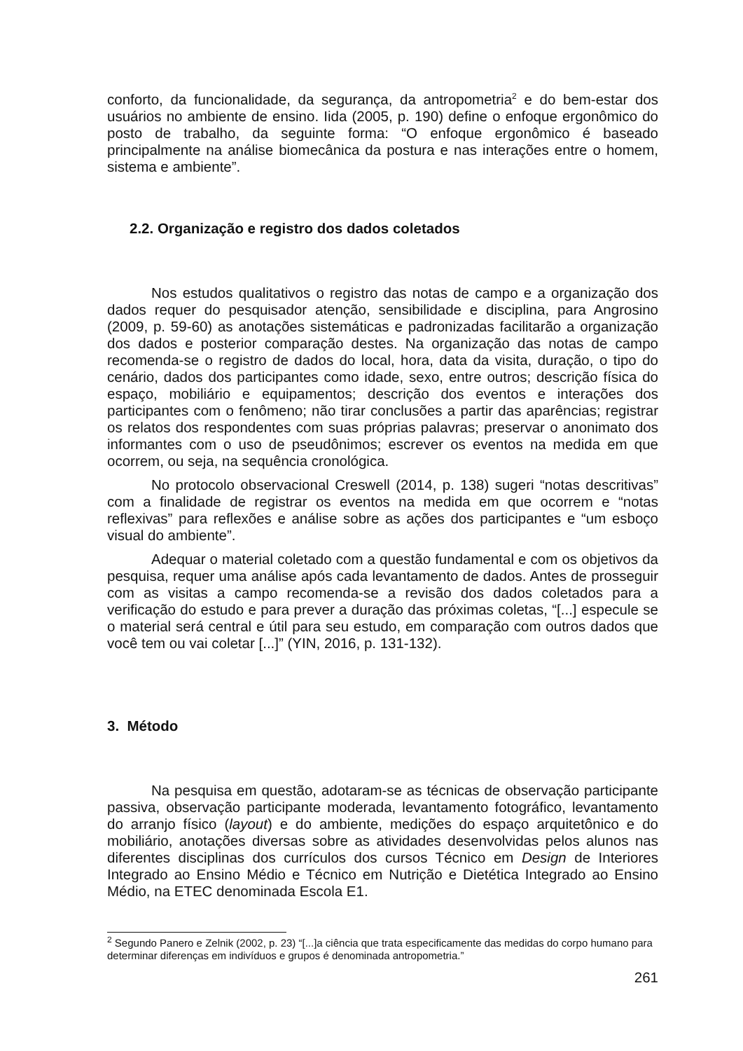conforto, da funcionalidade, da segurança, da antropometria<sup>2</sup> e do bem-estar dos usuários no ambiente de ensino. Iida (2005, p. 190) define o enfoque ergonômico do posto de trabalho, da seguinte forma: “O enfoque ergonômico é baseado principalmente na análise biomecânica da postura e nas interações entre o homem, sistema e ambiente”.
2.2. Organização e registro dos dados coletados
Nos estudos qualitativos o registro das notas de campo e a organização dos dados requer do pesquisador atenção, sensibilidade e disciplina, para Angrosino (2009, p. 59-60) as anotações sistemáticas e padronizadas facilitarão a organização dos dados e posterior comparação destes. Na organização das notas de campo recomenda-se o registro de dados do local, hora, data da visita, duração, o tipo do cenário, dados dos participantes como idade, sexo, entre outros; descrição física do espaço, mobiliário e equipamentos; descrição dos eventos e interações dos participantes com o fenômeno; não tirar conclusões a partir das aparências; registrar os relatos dos respondentes com suas próprias palavras; preservar o anonimato dos informantes com o uso de pseudônimos; escrever os eventos na medida em que ocorrem, ou seja, na sequência cronológica.
No protocolo observacional Creswell (2014, p. 138) sugeri “notas descritivas” com a finalidade de registrar os eventos na medida em que ocorrem e “notas reflexivas” para reflexões e análise sobre as ações dos participantes e “um esboço visual do ambiente”.
Adequar o material coletado com a questão fundamental e com os objetivos da pesquisa, requer uma análise após cada levantamento de dados. Antes de prosseguir com as visitas a campo recomenda-se a revisão dos dados coletados para a verificação do estudo e para prever a duração das próximas coletas, “[...] especule se o material será central e útil para seu estudo, em comparação com outros dados que você tem ou vai coletar [...]” (YIN, 2016, p. 131-132).
3. Método
Na pesquisa em questão, adotaram-se as técnicas de observação participante passiva, observação participante moderada, levantamento fotográfico, levantamento do arranjo físico (layout) e do ambiente, medições do espaço arquitetônico e do mobiliário, anotações diversas sobre as atividades desenvolvidas pelos alunos nas diferentes disciplinas dos currículos dos cursos Técnico em Design de Interiores Integrado ao Ensino Médio e Técnico em Nutrição e Dietética Integrado ao Ensino Médio, na ETEC denominada Escola E1.
<sup>2</sup> Segundo Panero e Zelnik (2002, p. 23) “[...]a ciência que trata especificamente das medidas do corpo humano para determinar diferenças em indivíduos e grupos é denominada antropometria.”
261